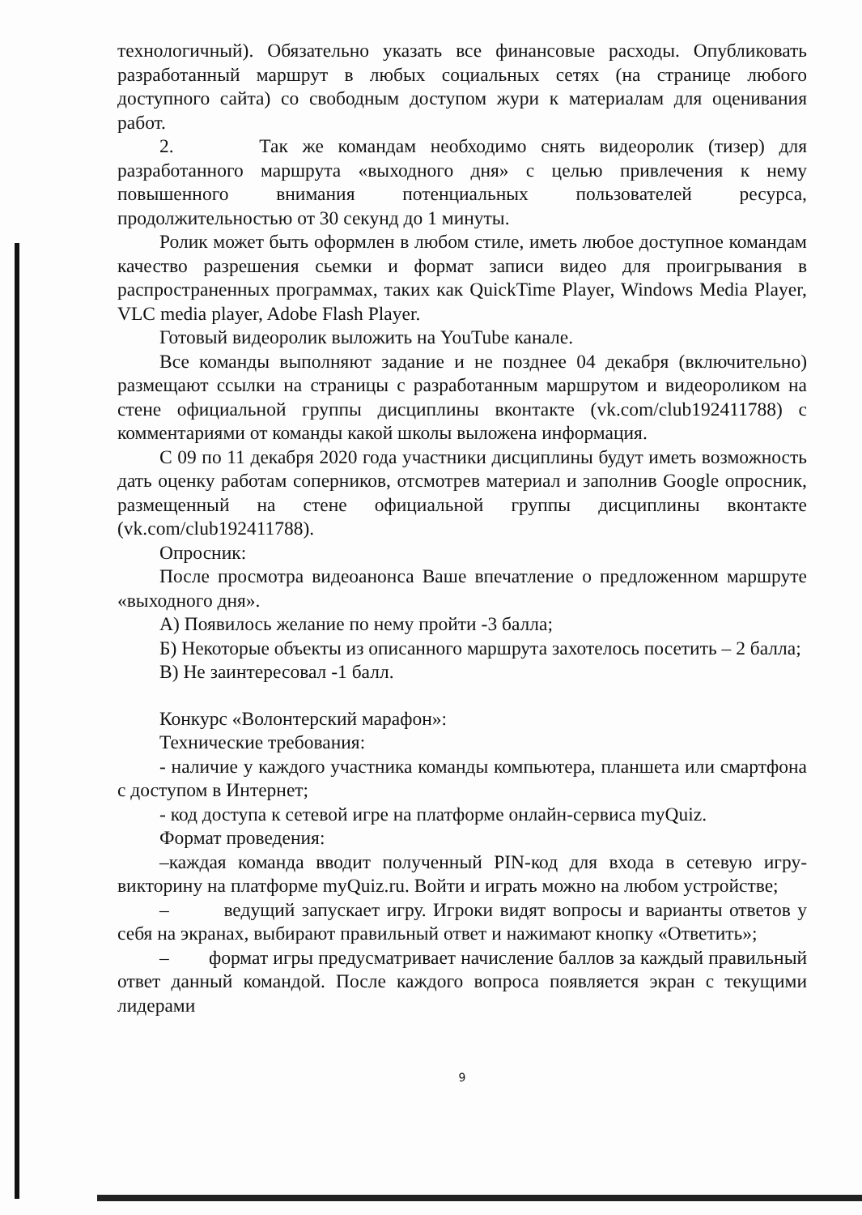технологичный). Обязательно указать все финансовые расходы. Опубликовать разработанный маршрут в любых социальных сетях (на странице любого доступного сайта) со свободным доступом жури к материалам для оценивания работ.
2. Так же командам необходимо снять видеоролик (тизер) для разработанного маршрута «выходного дня» с целью привлечения к нему повышенного внимания потенциальных пользователей ресурса, продолжительностью от 30 секунд до 1 минуты.
Ролик может быть оформлен в любом стиле, иметь любое доступное командам качество разрешения сьемки и формат записи видео для проигрывания в распространенных программах, таких как QuickTime Player, Windows Media Player, VLC media player, Adobe Flash Player.
Готовый видеоролик выложить на YouTube канале.
Все команды выполняют задание и не позднее 04 декабря (включительно) размещают ссылки на страницы с разработанным маршрутом и видеороликом на стене официальной группы дисциплины вконтакте (vk.com/club192411788) с комментариями от команды какой школы выложена информация.
С 09 по 11 декабря 2020 года участники дисциплины будут иметь возможность дать оценку работам соперников, отсмотрев материал и заполнив Google опросник, размещенный на стене официальной группы дисциплины вконтакте (vk.com/club192411788).
Опросник:
После просмотра видеоанонса Ваше впечатление о предложенном маршруте «выходного дня».
А) Появилось желание по нему пройти -3 балла;
Б) Некоторые объекты из описанного маршрута захотелось посетить – 2 балла;
В) Не заинтересовал -1 балл.
Конкурс «Волонтерский марафон»:
Технические требования:
- наличие у каждого участника команды компьютера, планшета или смартфона с доступом в Интернет;
- код доступа к сетевой игре на платформе онлайн-сервиса myQuiz.
Формат проведения:
–каждая команда вводит полученный PIN-код для входа в сетевую игру-викторину на платформе myQuiz.ru. Войти и играть можно на любом устройстве;
– ведущий запускает игру. Игроки видят вопросы и варианты ответов у себя на экранах, выбирают правильный ответ и нажимают кнопку «Ответить»;
– формат игры предусматривает начисление баллов за каждый правильный ответ данный командой. После каждого вопроса появляется экран с текущими лидерами
9